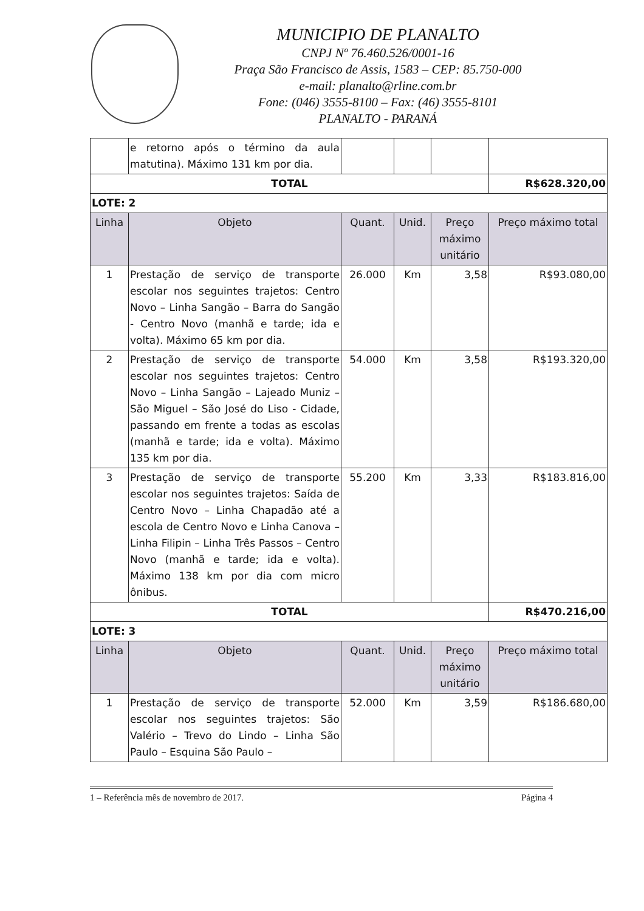MUNICIPIO DE PLANALTO
CNPJ Nº 76.460.526/0001-16
Praça São Francisco de Assis, 1583 – CEP: 85.750-000
e-mail: planalto@rline.com.br
Fone: (046) 3555-8100 – Fax: (46) 3555-8101
PLANALTO - PARANÁ
| | e retorno após o término da aula matutina). Máximo 131 km por dia. | | | | |
| TOTAL | | | | | R$628.320,00 |
| LOTE: 2 | | | | | |
| Linha | Objeto | Quant. | Unid. | Preço máximo unitário | Preço máximo total |
| 1 | Prestação de serviço de transporte escolar nos seguintes trajetos: Centro Novo – Linha Sangão – Barra do Sangão - Centro Novo (manhã e tarde; ida e volta). Máximo 65 km por dia. | 26.000 | Km | 3,58 | R$93.080,00 |
| 2 | Prestação de serviço de transporte escolar nos seguintes trajetos: Centro Novo – Linha Sangão – Lajeado Muniz – São Miguel – São José do Liso - Cidade, passando em frente a todas as escolas (manhã e tarde; ida e volta). Máximo 135 km por dia. | 54.000 | Km | 3,58 | R$193.320,00 |
| 3 | Prestação de serviço de transporte escolar nos seguintes trajetos: Saída de Centro Novo – Linha Chapadão até a escola de Centro Novo e Linha Canova – Linha Filipin – Linha Três Passos – Centro Novo (manhã e tarde; ida e volta). Máximo 138 km por dia com micro ônibus. | 55.200 | Km | 3,33 | R$183.816,00 |
| TOTAL | | | | | R$470.216,00 |
| LOTE: 3 | | | | | |
| Linha | Objeto | Quant. | Unid. | Preço máximo unitário | Preço máximo total |
| 1 | Prestação de serviço de transporte escolar nos seguintes trajetos: São Valério – Trevo do Lindo – Linha São Paulo – Esquina São Paulo – | 52.000 | Km | 3,59 | R$186.680,00 |
1 – Referência mês de novembro de 2017. Página 4